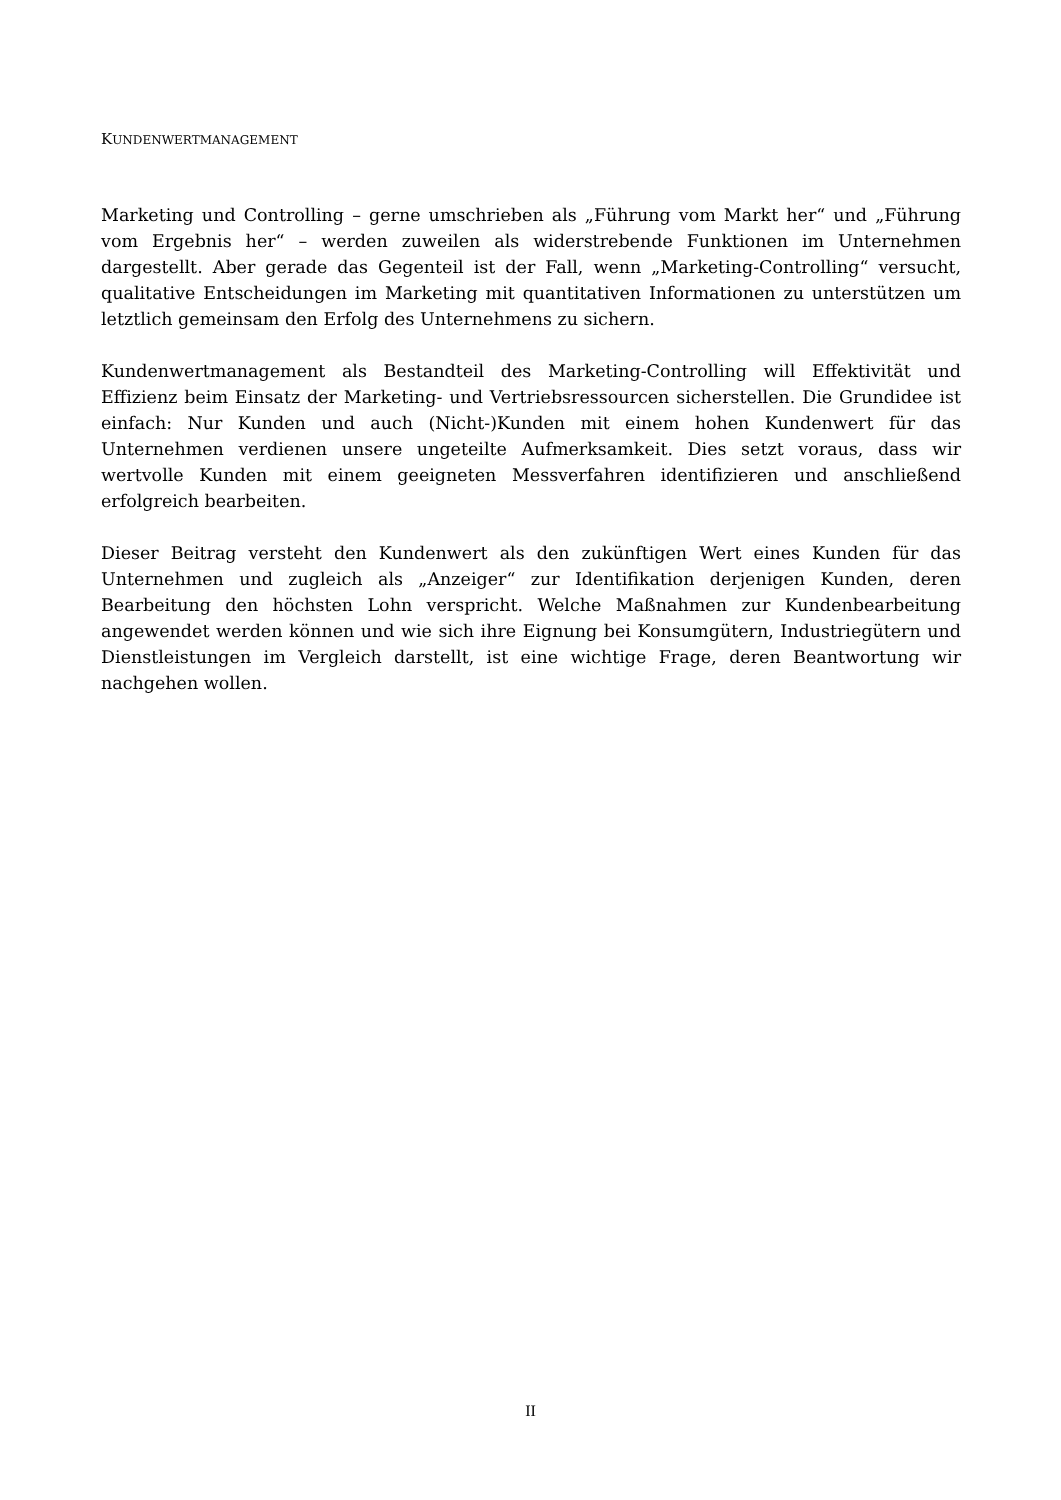KUNDENWERTMANAGEMENT
Marketing und Controlling – gerne umschrieben als „Führung vom Markt her“ und „Führung vom Ergebnis her“ – werden zuweilen als widerstrebende Funktionen im Unternehmen dargestellt. Aber gerade das Gegenteil ist der Fall, wenn „Marketing-Controlling“ versucht, qualitative Entscheidungen im Marketing mit quantitativen Informationen zu unterstützen um letztlich gemeinsam den Erfolg des Unternehmens zu sichern.
Kundenwertmanagement als Bestandteil des Marketing-Controlling will Effektivität und Effizienz beim Einsatz der Marketing- und Vertriebsressourcen sicherstellen. Die Grundidee ist einfach: Nur Kunden und auch (Nicht-)Kunden mit einem hohen Kundenwert für das Unternehmen verdienen unsere ungeteilte Aufmerksamkeit. Dies setzt voraus, dass wir wertvolle Kunden mit einem geeigneten Messverfahren identifizieren und anschließend erfolgreich bearbeiten.
Dieser Beitrag versteht den Kundenwert als den zukünftigen Wert eines Kunden für das Unternehmen und zugleich als „Anzeiger“ zur Identifikation derjenigen Kunden, deren Bearbeitung den höchsten Lohn verspricht. Welche Maßnahmen zur Kundenbearbeitung angewendet werden können und wie sich ihre Eignung bei Konsumgütern, Industriegütern und Dienstleistungen im Vergleich darstellt, ist eine wichtige Frage, deren Beantwortung wir nachgehen wollen.
II